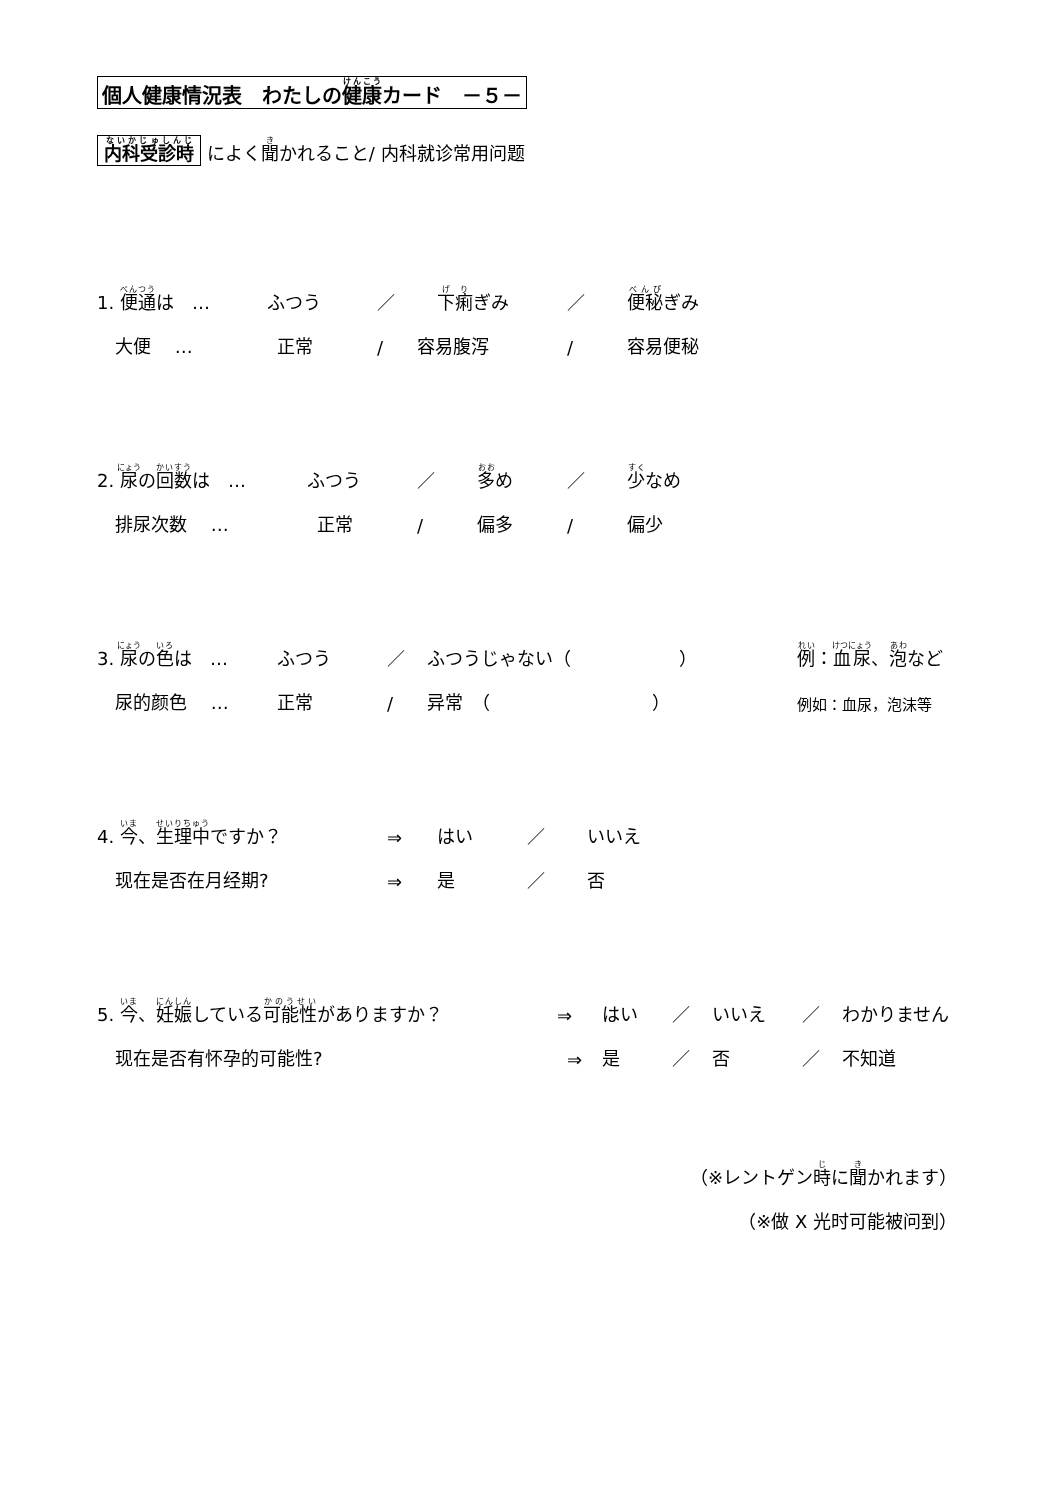個人健康情況表　わたしの健康カード　－５－
内科受診時 によく聞かれること/ 内科就诊常用问题
1. 便通は　… ふつう ／ 下痢ぎみ ／ 便秘ぎみ
　大便　 … 正常 / 容易腹泻 / 容易便秘
2. 尿の回数は　… ふつう ／ 多め ／ 少なめ
　排尿次数　 … 正常 / 偏多 / 偏少
3. 尿の色は　… ふつう ／ ふつうじゃない（　　　　　　） 例：血尿、泡など
　尿的颜色　 … 正常 / 异常　（　　　　　　　　　） 例如：血尿，泡沫等
4. 今、生理中ですか？ ⇒ はい ／ いいえ
　现在是否在月经期? ⇒ 是 ／ 否
5. 今、妊娠している可能性がありますか？ ⇒ はい ／ いいえ ／ わかりません
　现在是否有怀孕的可能性? ⇒ 是 ／ 否 ／ 不知道
（※レントゲン時に聞かれます）
（※做 X 光时可能被问到）